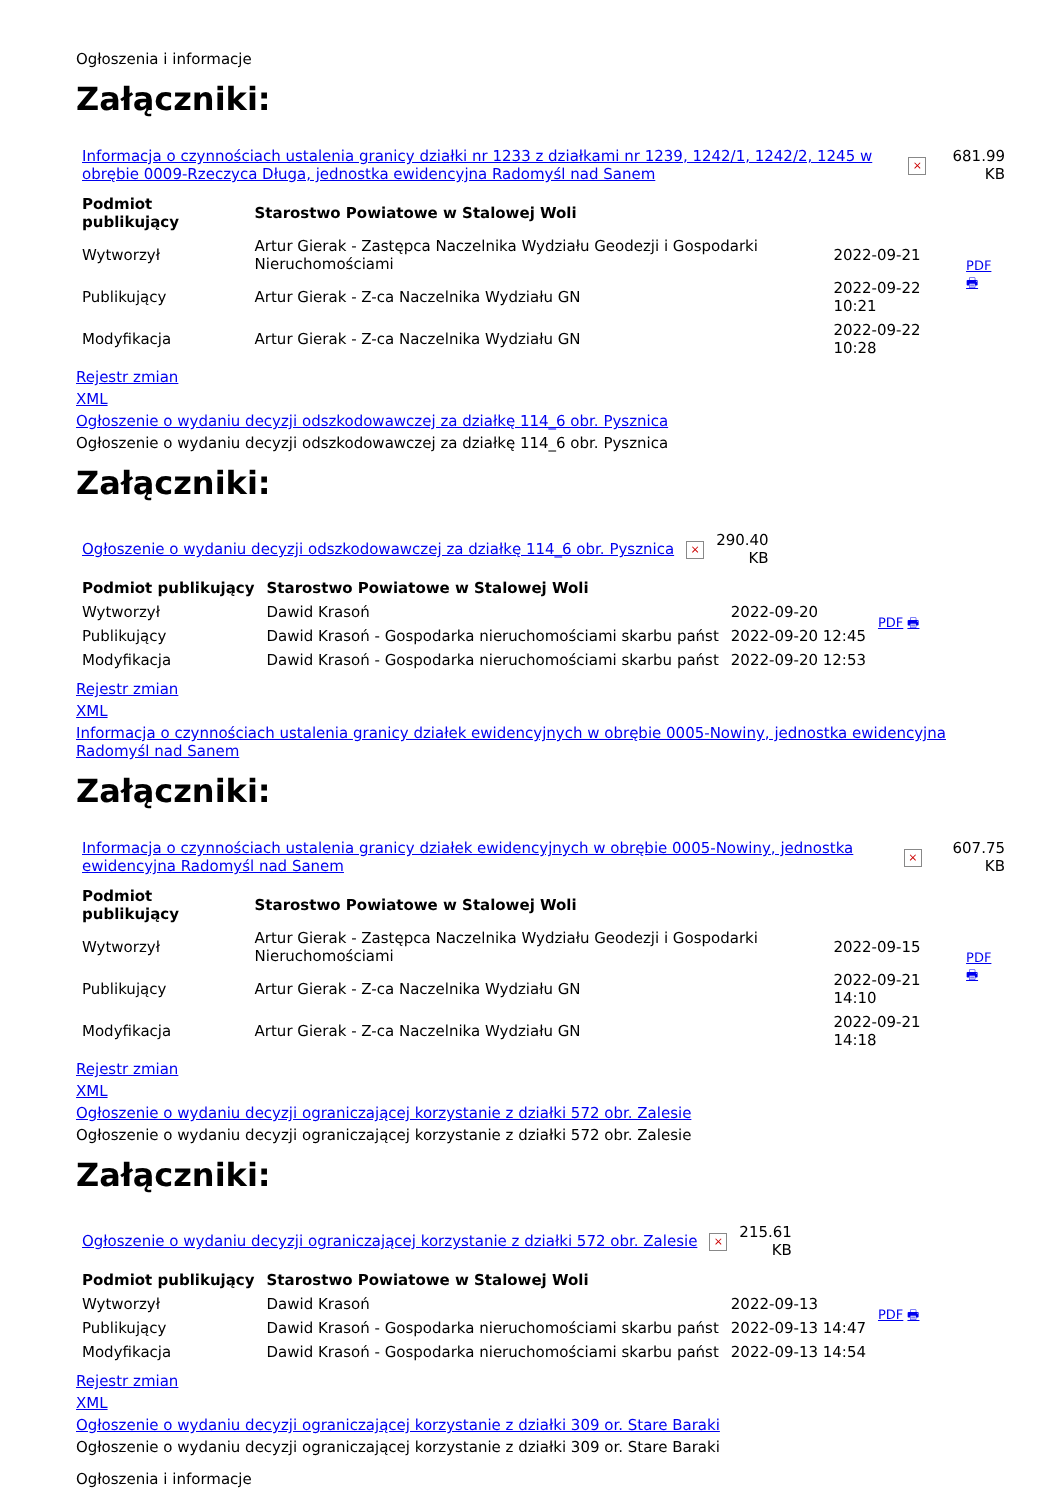Ogłoszenia i informacje
Załączniki:
| Informacja o czynnościach ustalenia granicy działki nr 1233 z działkami nr 1239, 1242/1, 1242/2, 1245 w obrębie 0009-Rzeczyca Długa, jednostka ewidencyjna Radomyśl nad Sanem | × | 681.99 KB |
| Podmiot publikujący | Starostwo Powiatowe w Stalowej Woli | | PDF 🖶 |
| Wytworzył | Artur Gierak - Zastępca Naczelnika Wydziału Geodezji i Gospodarki Nieruchomościami | 2022-09-21 | |
| Publikujący | Artur Gierak - Z-ca Naczelnika Wydziału GN | 2022-09-22 10:21 | |
| Modyfikacja | Artur Gierak - Z-ca Naczelnika Wydziału GN | 2022-09-22 10:28 | |
Rejestr zmian
XML
Ogłoszenie o wydaniu decyzji odszkodowawczej za działkę 114_6 obr. Pysznica
Ogłoszenie o wydaniu decyzji odszkodowawczej za działkę 114_6 obr. Pysznica
Załączniki:
| Ogłoszenie o wydaniu decyzji odszkodowawczej za działkę 114_6 obr. Pysznica | × | 290.40 KB |
| Podmiot publikujący | Starostwo Powiatowe w Stalowej Woli | | PDF 🖶 |
| Wytworzył | Dawid Krasoń | 2022-09-20 | |
| Publikujący | Dawid Krasoń - Gospodarka nieruchomościami skarbu państ | 2022-09-20 12:45 | |
| Modyfikacja | Dawid Krasoń - Gospodarka nieruchomościami skarbu państ | 2022-09-20 12:53 | |
Rejestr zmian
XML
Informacja o czynnościach ustalenia granicy działek ewidencyjnych w obrębie 0005-Nowiny, jednostka ewidencyjna Radomyśl nad Sanem
Załączniki:
| Informacja o czynnościach ustalenia granicy działek ewidencyjnych w obrębie 0005-Nowiny, jednostka ewidencyjna Radomyśl nad Sanem | × | 607.75 KB |
| Podmiot publikujący | Starostwo Powiatowe w Stalowej Woli | | PDF 🖶 |
| Wytworzył | Artur Gierak - Zastępca Naczelnika Wydziału Geodezji i Gospodarki Nieruchomościami | 2022-09-15 | |
| Publikujący | Artur Gierak - Z-ca Naczelnika Wydziału GN | 2022-09-21 14:10 | |
| Modyfikacja | Artur Gierak - Z-ca Naczelnika Wydziału GN | 2022-09-21 14:18 | |
Rejestr zmian
XML
Ogłoszenie o wydaniu decyzji ograniczającej korzystanie z działki 572 obr. Zalesie
Ogłoszenie o wydaniu decyzji ograniczającej korzystanie z działki 572 obr. Zalesie
Załączniki:
| Ogłoszenie o wydaniu decyzji ograniczającej korzystanie z działki 572 obr. Zalesie | × | 215.61 KB |
| Podmiot publikujący | Starostwo Powiatowe w Stalowej Woli | | PDF 🖶 |
| Wytworzył | Dawid Krasoń | 2022-09-13 | |
| Publikujący | Dawid Krasoń - Gospodarka nieruchomościami skarbu państ | 2022-09-13 14:47 | |
| Modyfikacja | Dawid Krasoń - Gospodarka nieruchomościami skarbu państ | 2022-09-13 14:54 | |
Rejestr zmian
XML
Ogłoszenie o wydaniu decyzji ograniczającej korzystanie z działki 309 or. Stare Baraki
Ogłoszenie o wydaniu decyzji ograniczającej korzystanie z działki 309 or. Stare Baraki
Ogłoszenia i informacje